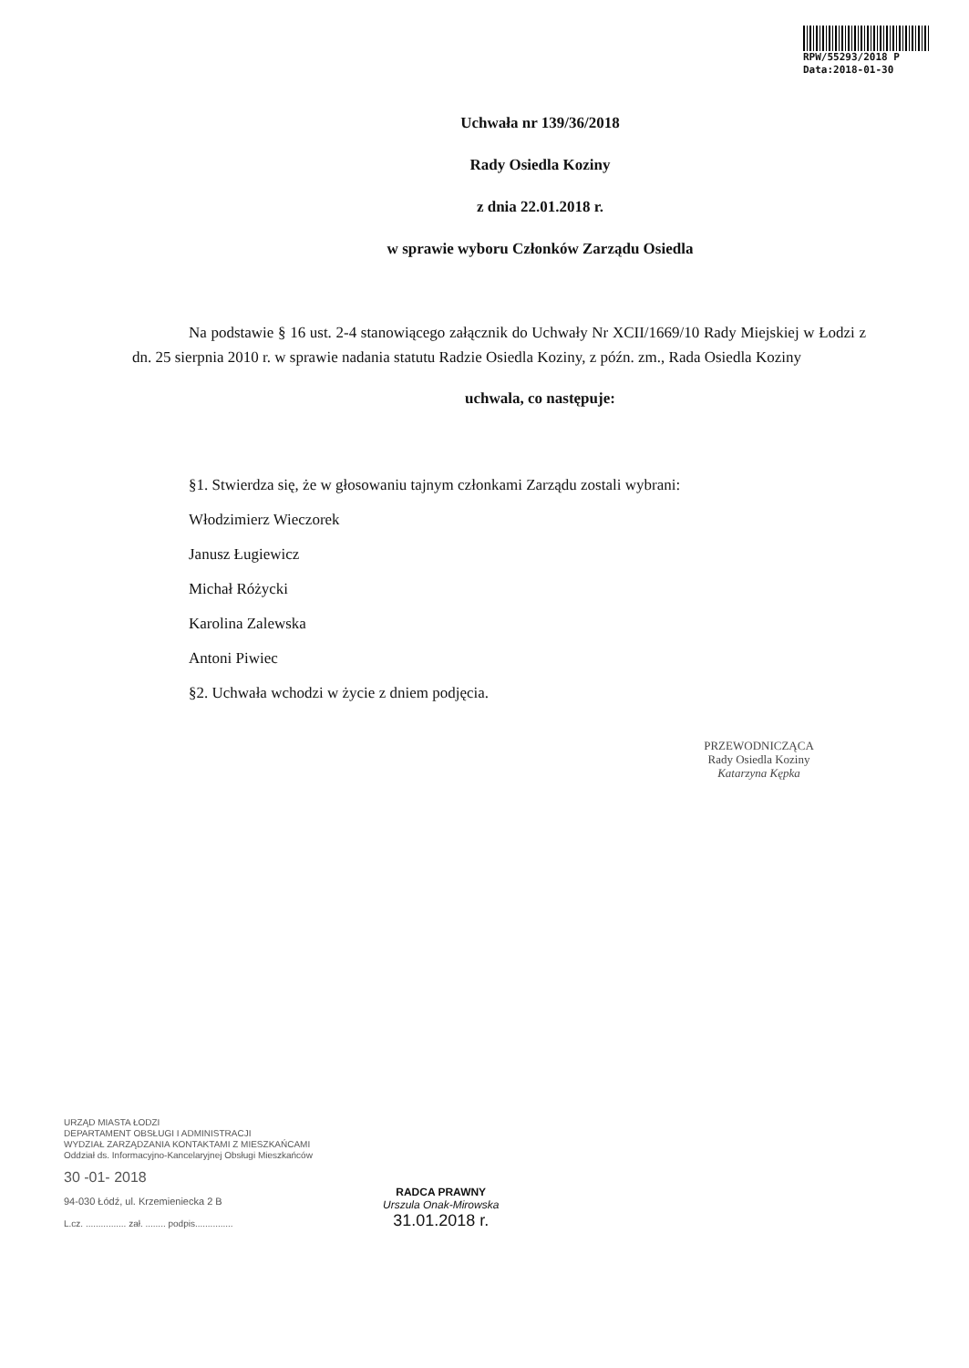RPW/55293/2018 P
Data:2018-01-30
Uchwała nr 139/36/2018
Rady Osiedla Koziny
z dnia 22.01.2018 r.
w sprawie wyboru Członków Zarządu Osiedla
Na podstawie § 16 ust. 2-4 stanowiącego załącznik do Uchwały Nr XCII/1669/10 Rady Miejskiej w Łodzi z dn. 25 sierpnia 2010 r. w sprawie nadania statutu Radzie Osiedla Koziny, z późn. zm., Rada Osiedla Koziny
uchwala, co następuje:
§1. Stwierdza się, że w głosowaniu tajnym członkami Zarządu zostali wybrani:
Włodzimierz Wieczorek
Janusz Ługiewicz
Michał Różycki
Karolina Zalewska
Antoni Piwiec
§2. Uchwała wchodzi w życie z dniem podjęcia.
PRZEWODNICZĄCA
Rady Osiedla Koziny
Katarzyna Kępka
URZĄD MIASTA ŁODZI
DEPARTAMENT OBSŁUGI I ADMINISTRACJI
WYDZIAŁ ZARZĄDZANIA KONTAKTAMI Z MIESZKAŃCAMI
Oddział ds. Informacyjno-Kancelaryjnej Obsługi Mieszkańców
30 -01- 2018
94-030 Łódź, ul. Krzemieniecka 2 B
L.cz. ................ zał. ........ podpis...............
RADCA PRAWNY
Urszula Onak-Mirowska
31.01.2018 r.